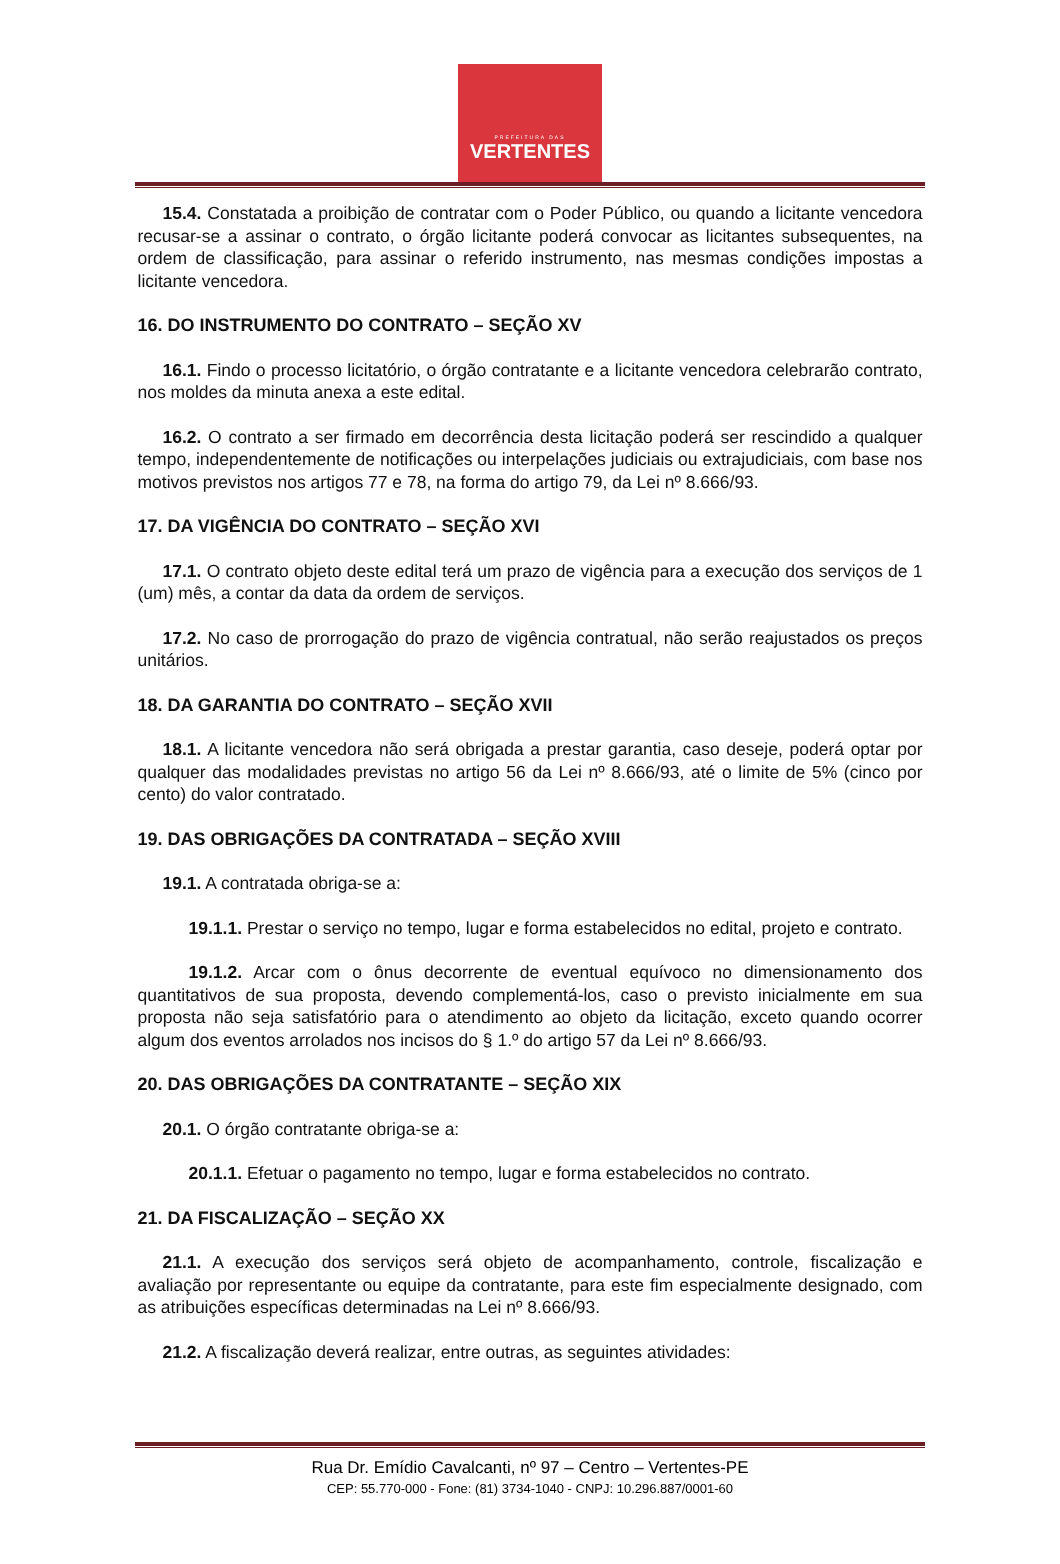PREFEITURA DAS
VERTENTES
15.4. Constatada a proibição de contratar com o Poder Público, ou quando a licitante vencedora recusar-se a assinar o contrato, o órgão licitante poderá convocar as licitantes subsequentes, na ordem de classificação, para assinar o referido instrumento, nas mesmas condições impostas a licitante vencedora.
16. DO INSTRUMENTO DO CONTRATO – SEÇÃO XV
16.1. Findo o processo licitatório, o órgão contratante e a licitante vencedora celebrarão contrato, nos moldes da minuta anexa a este edital.
16.2. O contrato a ser firmado em decorrência desta licitação poderá ser rescindido a qualquer tempo, independentemente de notificações ou interpelações judiciais ou extrajudiciais, com base nos motivos previstos nos artigos 77 e 78, na forma do artigo 79, da Lei nº 8.666/93.
17. DA VIGÊNCIA DO CONTRATO – SEÇÃO XVI
17.1. O contrato objeto deste edital terá um prazo de vigência para a execução dos serviços de 1 (um) mês, a contar da data da ordem de serviços.
17.2. No caso de prorrogação do prazo de vigência contratual, não serão reajustados os preços unitários.
18. DA GARANTIA DO CONTRATO – SEÇÃO XVII
18.1. A licitante vencedora não será obrigada a prestar garantia, caso deseje, poderá optar por qualquer das modalidades previstas no artigo 56 da Lei nº 8.666/93, até o limite de 5% (cinco por cento) do valor contratado.
19. DAS OBRIGAÇÕES DA CONTRATADA – SEÇÃO XVIII
19.1. A contratada obriga-se a:
19.1.1. Prestar o serviço no tempo, lugar e forma estabelecidos no edital, projeto e contrato.
19.1.2. Arcar com o ônus decorrente de eventual equívoco no dimensionamento dos quantitativos de sua proposta, devendo complementá-los, caso o previsto inicialmente em sua proposta não seja satisfatório para o atendimento ao objeto da licitação, exceto quando ocorrer algum dos eventos arrolados nos incisos do § 1.º do artigo 57 da Lei nº 8.666/93.
20. DAS OBRIGAÇÕES DA CONTRATANTE – SEÇÃO XIX
20.1. O órgão contratante obriga-se a:
20.1.1. Efetuar o pagamento no tempo, lugar e forma estabelecidos no contrato.
21. DA FISCALIZAÇÃO – SEÇÃO XX
21.1. A execução dos serviços será objeto de acompanhamento, controle, fiscalização e avaliação por representante ou equipe da contratante, para este fim especialmente designado, com as atribuições específicas determinadas na Lei nº 8.666/93.
21.2. A fiscalização deverá realizar, entre outras, as seguintes atividades:
Rua Dr. Emídio Cavalcanti, nº 97 – Centro – Vertentes-PE
CEP: 55.770-000 - Fone: (81) 3734-1040 - CNPJ: 10.296.887/0001-60